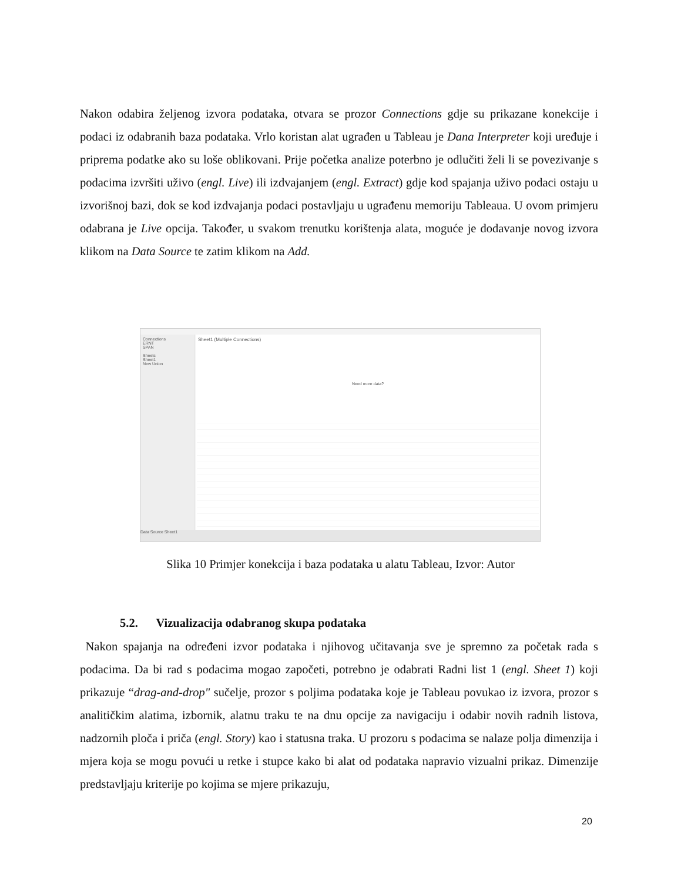Nakon odabira željenog izvora podataka, otvara se prozor Connections gdje su prikazane konekcije i podaci iz odabranih baza podataka. Vrlo koristan alat ugrađen u Tableau je Dana Interpreter koji uređuje i priprema podatke ako su loše oblikovani. Prije početka analize poterbno je odlučiti želi li se povezivanje s podacima izvršiti uživo (engl. Live) ili izdvajanjem (engl. Extract) gdje kod spajanja uživo podaci ostaju u izvorišnoj bazi, dok se kod izdvajanja podaci postavljaju u ugrađenu memoriju Tableaua. U ovom primjeru odabrana je Live opcija. Također, u svakom trenutku korištenja alata, moguće je dodavanje novog izvora klikom na Data Source te zatim klikom na Add.
Connections
ERNT
SPAN
Sheets
Sheet1
New Union
Sheet1 (Multiple Connections)
Need more data?
Data Source Sheet1
Slika 10 Primjer konekcija i baza podataka u alatu Tableau, Izvor: Autor
5.2. Vizualizacija odabranog skupa podataka
Nakon spajanja na određeni izvor podataka i njihovog učitavanja sve je spremno za početak rada s podacima. Da bi rad s podacima mogao započeti, potrebno je odabrati Radni list 1 (engl. Sheet 1) koji prikazuje “drag-and-drop" sučelje, prozor s poljima podataka koje je Tableau povukao iz izvora, prozor s analitičkim alatima, izbornik, alatnu traku te na dnu opcije za navigaciju i odabir novih radnih listova, nadzornih ploča i priča (engl. Story) kao i statusna traka. U prozoru s podacima se nalaze polja dimenzija i mjera koja se mogu povući u retke i stupce kako bi alat od podataka napravio vizualni prikaz. Dimenzije predstavljaju kriterije po kojima se mjere prikazuju,
20